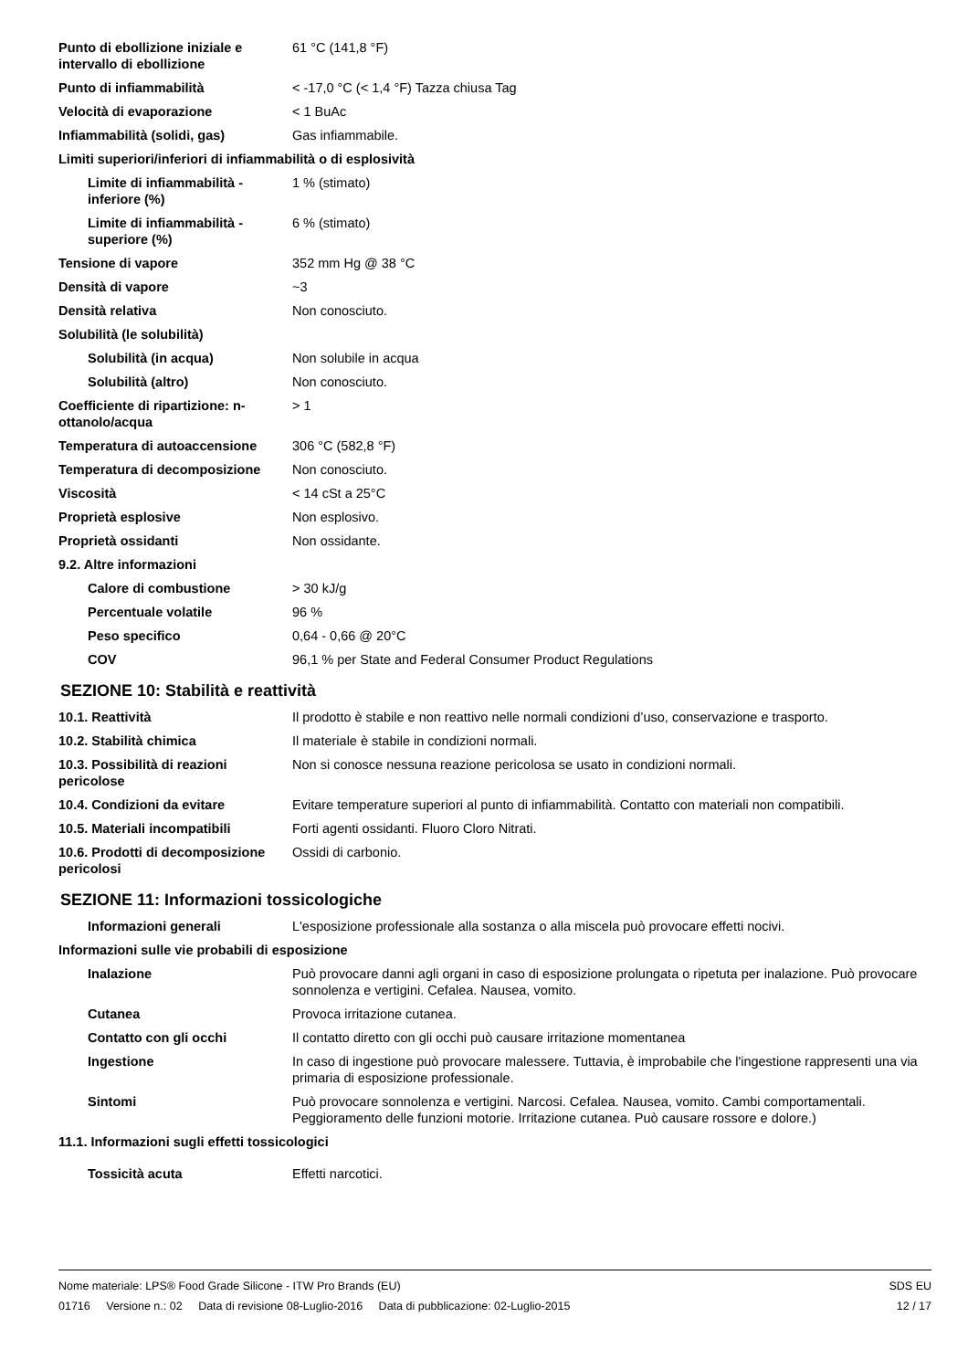| Punto di ebollizione iniziale e intervallo di ebollizione | 61 °C (141,8 °F) |
| Punto di infiammabilità | < -17,0 °C (< 1,4 °F) Tazza chiusa Tag |
| Velocità di evaporazione | < 1 BuAc |
| Infiammabilità (solidi, gas) | Gas infiammabile. |
| Limiti superiori/inferiori di infiammabilità o di esplosività | |
| Limite di infiammabilità - inferiore (%) | 1 % (stimato) |
| Limite di infiammabilità - superiore (%) | 6 % (stimato) |
| Tensione di vapore | 352 mm Hg @ 38 °C |
| Densità di vapore | ~3 |
| Densità relativa | Non conosciuto. |
| Solubilità (le solubilità) | |
| Solubilità (in acqua) | Non solubile in acqua |
| Solubilità (altro) | Non conosciuto. |
| Coefficiente di ripartizione: n-ottanolo/acqua | > 1 |
| Temperatura di autoaccensione | 306 °C (582,8 °F) |
| Temperatura di decomposizione | Non conosciuto. |
| Viscosità | < 14 cSt a 25°C |
| Proprietà esplosive | Non esplosivo. |
| Proprietà ossidanti | Non ossidante. |
| 9.2. Altre informazioni | |
| Calore di combustione | > 30 kJ/g |
| Percentuale volatile | 96 % |
| Peso specifico | 0,64 - 0,66 @ 20°C |
| COV | 96,1 % per State and Federal Consumer Product Regulations |
SEZIONE 10: Stabilità e reattività
| 10.1. Reattività | Il prodotto è stabile e non reattivo nelle normali condizioni d’uso, conservazione e trasporto. |
| 10.2. Stabilità chimica | Il materiale è stabile in condizioni normali. |
| 10.3. Possibilità di reazioni pericolose | Non si conosce nessuna reazione pericolosa se usato in condizioni normali. |
| 10.4. Condizioni da evitare | Evitare temperature superiori al punto di infiammabilità. Contatto con materiali non compatibili. |
| 10.5. Materiali incompatibili | Forti agenti ossidanti. Fluoro Cloro Nitrati. |
| 10.6. Prodotti di decomposizione pericolosi | Ossidi di carbonio. |
SEZIONE 11: Informazioni tossicologiche
| Informazioni generali | L'esposizione professionale alla sostanza o alla miscela può provocare effetti nocivi. |
| Informazioni sulle vie probabili di esposizione | |
| Inalazione | Può provocare danni agli organi in caso di esposizione prolungata o ripetuta per inalazione. Può provocare sonnolenza e vertigini. Cefalea. Nausea, vomito. |
| Cutanea | Provoca irritazione cutanea. |
| Contatto con gli occhi | Il contatto diretto con gli occhi può causare irritazione momentanea |
| Ingestione | In caso di ingestione può provocare malessere. Tuttavia, è improbabile che l'ingestione rappresenti una via primaria di esposizione professionale. |
| Sintomi | Può provocare sonnolenza e vertigini. Narcosi. Cefalea. Nausea, vomito. Cambi comportamentali. Peggioramento delle funzioni motorie. Irritazione cutanea. Può causare rossore e dolore.) |
| 11.1. Informazioni sugli effetti tossicologici | |
| Tossicità acuta | Effetti narcotici. |
Nome materiale: LPS® Food Grade Silicone - ITW Pro Brands (EU)
01716 Versione n.: 02 Data di revisione 08-Luglio-2016 Data di pubblicazione: 02-Luglio-2015
SDS EU
12 / 17